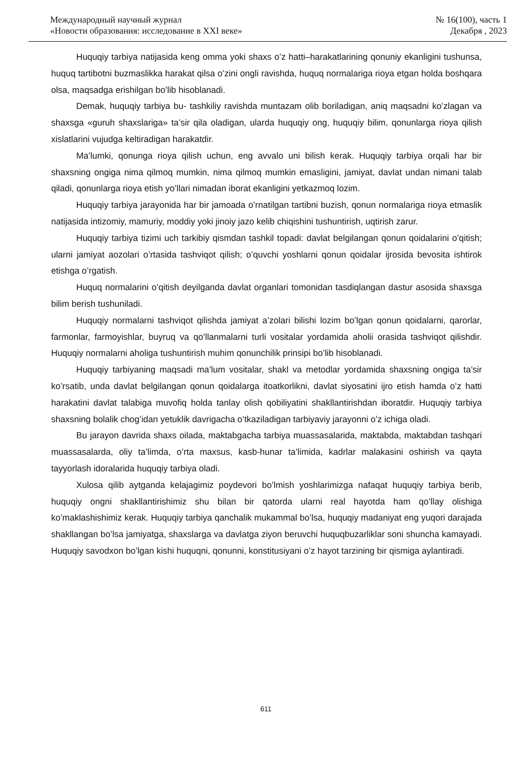Международный научный журнал
«Новости образования: исследование в XXI веке»
№ 16(100), часть 1
Декабря , 2023
Huquqiy tarbiya natijasida keng omma yoki shaxs oʻz hatti–harakatlarining qonuniy ekanligini tushunsa, huquq tartibotni buzmaslikka harakat qilsa oʻzini ongli ravishda, huquq normalariga rioya etgan holda boshqara olsa, maqsadga erishilgan boʻlib hisoblanadi.
Demak, huquqiy tarbiya bu- tashkiliy ravishda muntazam olib boriladigan, aniq maqsadni koʻzlagan va shaxsga «guruh shaxslariga» ta’sir qila oladigan, ularda huquqiy ong, huquqiy bilim, qonunlarga rioya qilish xislatlarini vujudga keltiradigan harakatdir.
Ma’lumki, qonunga rioya qilish uchun, eng avvalo uni bilish kerak. Huquqiy tarbiya orqali har bir shaxsning ongiga nima qilmoq mumkin, nima qilmoq mumkin emasligini, jamiyat, davlat undan nimani talab qiladi, qonunlarga rioya etish yoʻllari nimadan iborat ekanligini yetkazmoq lozim.
Huquqiy tarbiya jarayonida har bir jamoada oʻrnatilgan tartibni buzish, qonun normalariga rioya etmaslik natijasida intizomiy, mamuriy, moddiy yoki jinoiy jazo kelib chiqishini tushuntirish, uqtirish zarur.
Huquqiy tarbiya tizimi uch tarkibiy qismdan tashkil topadi: davlat belgilangan qonun qoidalarini o’qitish; ularni jamiyat aozolari o’rtasida tashviqot qilish; o’quvchi yoshlarni qonun qoidalar ijrosida bevosita ishtirok etishga o’rgatish.
Huquq normalarini oʻqitish deyilganda davlat organlari tomonidan tasdiqlangan dastur asosida shaxsga bilim berish tushuniladi.
Huquqiy normalarni tashviqot qilishda jamiyat a’zolari bilishi lozim boʻlgan qonun qoidalarni, qarorlar, farmonlar, farmoyishlar, buyruq va qoʻllanmalarni turli vositalar yordamida aholii orasida tashviqot qilishdir. Huquqiy normalarni aholiga tushuntirish muhim qonunchilik prinsipi boʻlib hisoblanadi.
Huquqiy tarbiyaning maqsadi ma’lum vositalar, shakl va metodlar yordamida shaxsning ongiga ta’sir ko’rsatib, unda davlat belgilangan qonun qoidalarga itoatkorlikni, davlat siyosatini ijro etish hamda oʻz hatti harakatini davlat talabiga muvofiq holda tanlay olish qobiliyatini shakllantirishdan iboratdir. Huquqiy tarbiya shaxsning bolalik chogʻidan yetuklik davrigacha o’tkaziladigan tarbiyaviy jarayonni oʻz ichiga oladi.
Bu jarayon davrida shaxs oilada, maktabgacha tarbiya muassasalarida, maktabda, maktabdan tashqari muassasalarda, oliy ta’limda, oʻrta maxsus, kasb-hunar ta’limida, kadrlar malakasini oshirish va qayta tayyorlash idoralarida huquqiy tarbiya oladi.
Xulosa qilib aytganda kelajagimiz poydevori boʻlmish yoshlarimizga nafaqat huquqiy tarbiya berib, huquqiy ongni shakllantirishimiz shu bilan bir qatorda ularni real hayotda ham qoʻllay olishiga koʻmaklashishimiz kerak. Huquqiy tarbiya qanchalik mukammal boʻlsa, huquqiy madaniyat eng yuqori darajada shakllangan boʻlsa jamiyatga, shaxslarga va davlatga ziyon beruvchi huquqbuzarliklar soni shuncha kamayadi. Huquqiy savodxon boʻlgan kishi huquqni, qonunni, konstitusiyani oʻz hayot tarzining bir qismiga aylantiradi.
611